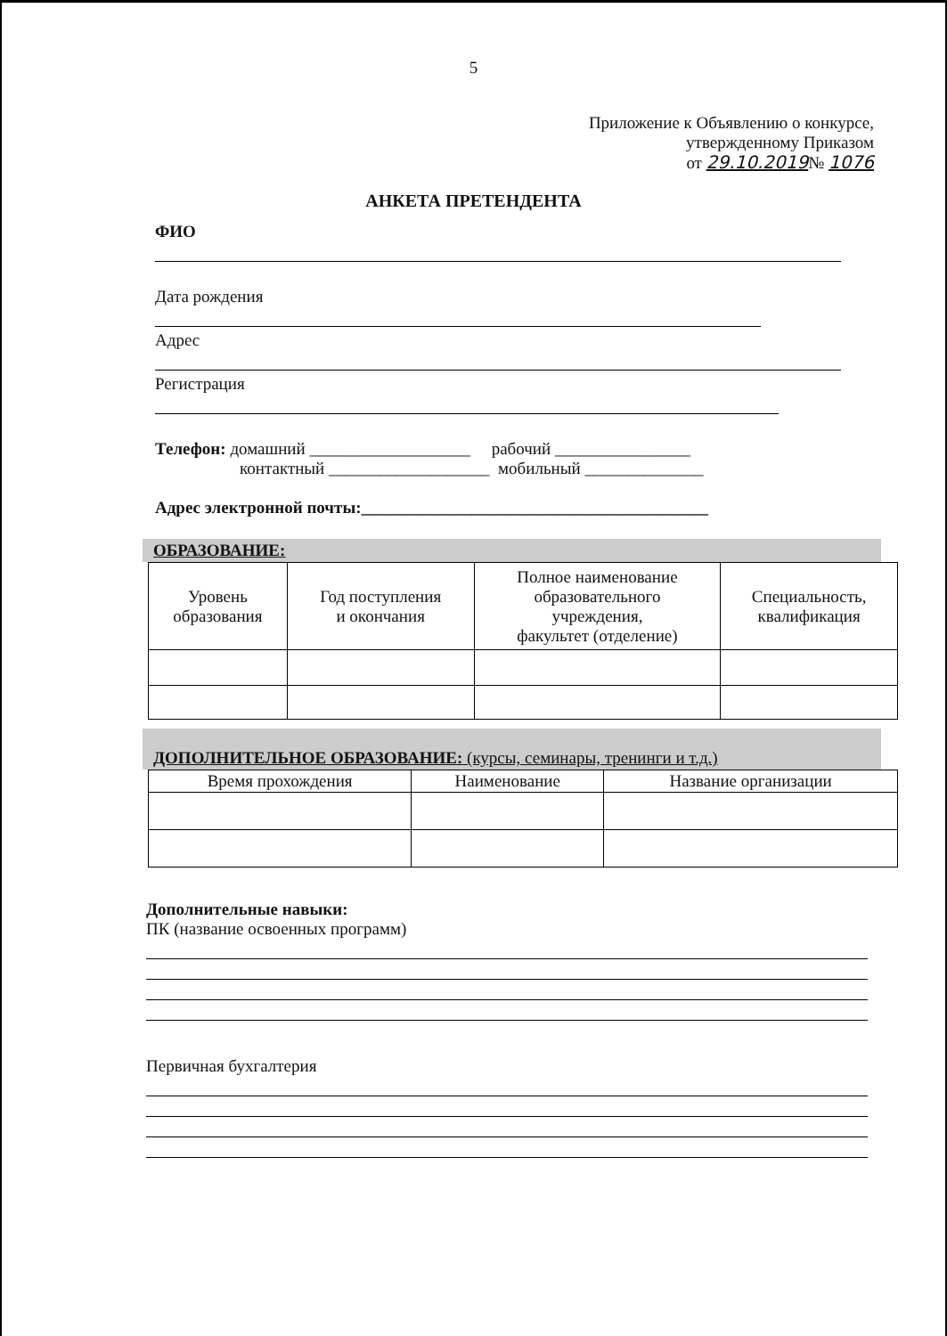5
Приложение к Объявлению о конкурсе,
утвержденному Приказом
от 29.10.2019№ 1076
АНКЕТА ПРЕТЕНДЕНТА
ФИО
Дата рождения
Адрес
Регистрация
Телефон: домашний ___________________ рабочий ________________
контактный ___________________ мобильный ______________
Адрес электронной почты:_________________________________________
ОБРАЗОВАНИЕ:
| Уровень образования | Год поступления и окончания | Полное наименование образовательного учреждения, факультет (отделение) | Специальность, квалификация |
| --- | --- | --- | --- |
ДОПОЛНИТЕЛЬНОЕ ОБРАЗОВАНИЕ: (курсы, семинары, тренинги и т.д.)
| Время прохождения | Наименование | Название организации |
| --- | --- | --- |
Дополнительные навыки:
ПК (название освоенных программ)
Первичная бухгалтерия